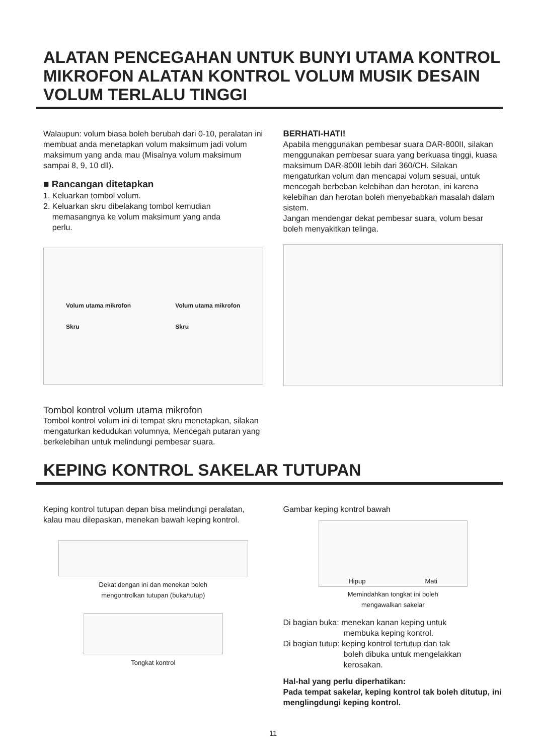ALATAN PENCEGAHAN UNTUK BUNYI UTAMA KONTROL MIKROFON ALATAN KONTROL VOLUM MUSIK DESAIN VOLUM TERLALU TINGGI
Walaupun: volum biasa boleh berubah dari 0-10, peralatan ini membuat anda menetapkan volum maksimum jadi volum maksimum yang anda mau (Misalnya volum maksimum sampai 8, 9, 10 dll).
■ Rancangan ditetapkan
1. Keluarkan tombol volum.
2. Keluarkan skru dibelakang tombol kemudian
memasangnya ke volum maksimum yang anda
perlu.
Volum utama mikrofon
Skru
Volum utama mikrofon
Skru
Tombol kontrol volum utama mikrofon
Tombol kontrol volum ini di tempat skru menetapkan, silakan mengaturkan kedudukan volumnya, Mencegah putaran yang berkelebihan untuk melindungi pembesar suara.
BERHATI-HATI!
Apabila menggunakan pembesar suara DAR-800II, silakan menggunakan pembesar suara yang berkuasa tinggi, kuasa maksimum DAR-800II lebih dari 360/CH. Silakan mengaturkan volum dan mencapai volum sesuai, untuk mencegah berbeban kelebihan dan herotan, ini karena kelebihan dan herotan boleh menyebabkan masalah dalam sistem.
Jangan mendengar dekat pembesar suara, volum besar boleh menyakitkan telinga.
KEPING KONTROL SAKELAR TUTUPAN
Keping kontrol tutupan depan bisa melindungi peralatan, kalau mau dilepaskan, menekan bawah keping kontrol.
Dekat dengan ini dan menekan boleh
mengontrolkan tutupan (buka/tutup)
Tongkat kontrol
Gambar keping kontrol bawah
Hipup Mati
Memindahkan tongkat ini boleh
mengawalkan sakelar
Di bagian buka: menekan kanan keping untuk
membuka keping kontrol.
Di bagian tutup: keping kontrol tertutup dan tak
boleh dibuka untuk mengelakkan
kerosakan.
Hal-hal yang perlu diperhatikan:
Pada tempat sakelar, keping kontrol tak boleh ditutup, ini menglingdungi keping kontrol.
11